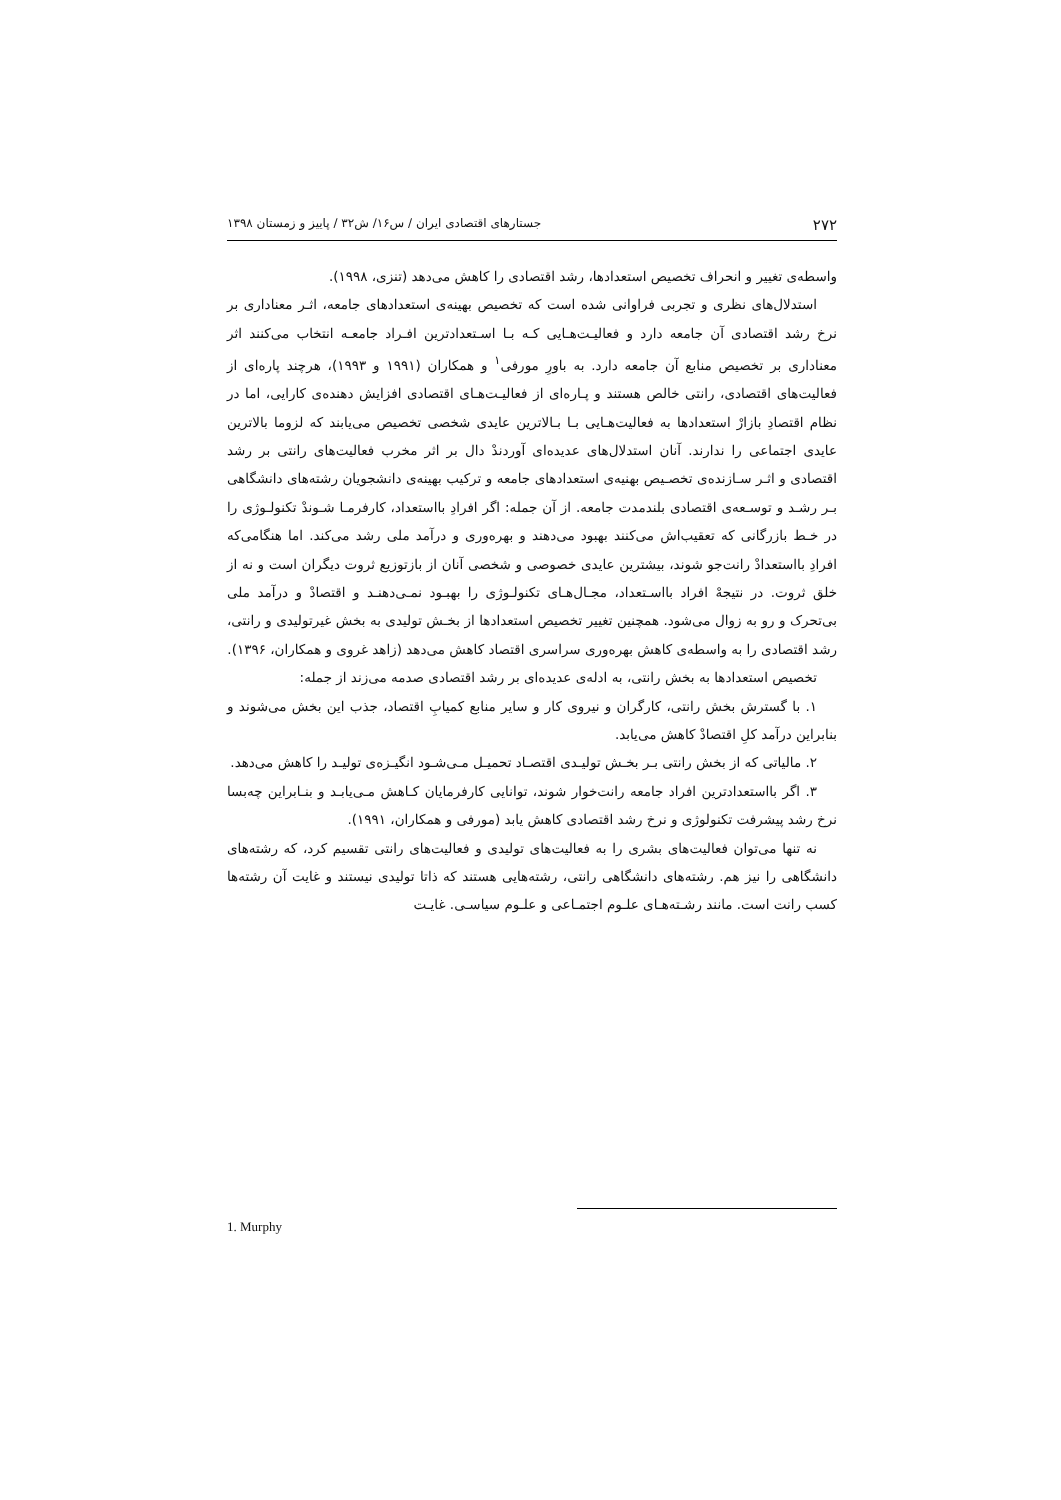۲۷۲ جستارهای اقتصادی ایران / س۱۶/ ش۳۲ / پاییز و زمستان ۱۳۹۸
واسطه‌ی تغییر و انحراف تخصیص استعدادها، رشد اقتصادی را کاهش می‌دهد (تنزی، ۱۹۹۸).
استدلال‌های نظری و تجربی فراوانی شده است که تخصیص بهینه‌ی استعدادهای جامعه، اثـر معناداری بر نرخ رشد اقتصادی آن جامعه دارد و فعالیـت‌هـایی کـه بـا اسـتعدادترین افـراد جامعـه انتخاب می‌کنند اثر معناداری بر تخصیص منابع آن جامعه دارد. به باورِ مورفی<sup>۱</sup> و همکاران (۱۹۹۱ و ۱۹۹۳)، هرچند پاره‌ای از فعالیت‌های اقتصادی، رانتی خالص هستند و پـاره‌ای از فعالیـت‌هـای اقتصادی افزایش دهنده‌ی کارایی، اما در نظام اقتصادِ بازارْ استعدادها به فعالیت‌هـایی بـا بـالاترین عایدی شخصی تخصیص می‌یابند که لزوما بالاترین عایدی اجتماعی را ندارند. آنان استدلال‌های عدیده‌ای آوردندْ دال بر اثر مخرب فعالیت‌های رانتی بر رشد اقتصادی و اثـر سـازنده‌ی تخصـیص بهنیه‌ی استعدادهای جامعه و ترکیب بهینه‌ی دانشجویان رشته‌های دانشگاهی بـر رشـد و توسـعه‌ی اقتصادی بلندمدت جامعه. از آن جمله: اگر افرادِ بااستعداد، کارفرمـا شـوندْ تکنولـوژی را در خـط بازرگانی که تعقیب‌اش می‌کنند بهبود می‌دهند و بهره‌وری و درآمد ملی رشد می‌کند. اما هنگامی‌که افرادِ بااستعدادْ رانت‌جو شوند، بیشترین عایدی خصوصی و شخصی آنان از بازتوزیع ثروت دیگران است و نه از خلق ثروت. در نتیجهْ افراد بااسـتعداد، مجـال‌هـای تکنولـوژی را بهبـود نمـی‌دهنـد و اقتصادْ و درآمد ملی بی‌تحرک و رو به زوال می‌شود. همچنین تغییر تخصیص استعدادها از بخـش تولیدی به بخش غیرتولیدی و رانتی، رشد اقتصادی را به واسطه‌ی کاهش بهره‌وری سراسری اقتصاد کاهش می‌دهد (زاهد غروی و همکاران، ۱۳۹۶).
تخصیص استعدادها به بخش رانتی، به ادله‌ی عدیده‌ای بر رشد اقتصادی صدمه می‌زند از جمله:
۱. با گسترش بخش رانتی، کارگران و نیروی کار و سایر منابع کمیابِ اقتصاد، جذب این بخش می‌شوند و بنابراین درآمد کلِ اقتصادْ کاهش می‌یابد.
۲. مالیاتی که از بخش رانتی بـر بخـش تولیـدی اقتصـاد تحمیـل مـی‌شـود انگیـزه‌ی تولیـد را کاهش می‌دهد.
۳. اگر بااستعدادترین افراد جامعه رانت‌خوار شوند، توانایی کارفرمایان کـاهش مـی‌یابـد و بنـابراین چه‌بسا نرخ رشد پیشرفت تکنولوژی و نرخ رشد اقتصادی کاهش یابد (مورفی و همکاران، ۱۹۹۱).
نه تنها می‌توان فعالیت‌های بشری را به فعالیت‌های تولیدی و فعالیت‌های رانتی تقسیم کرد، که رشته‌های دانشگاهی را نیز هم. رشته‌های دانشگاهی رانتی، رشته‌هایی هستند که ذاتا تولیدی نیستند و غایت آن رشته‌ها کسب رانت است. مانند رشـته‌هـای علـوم اجتمـاعی و علـوم سیاسـی. غایـت
1. Murphy